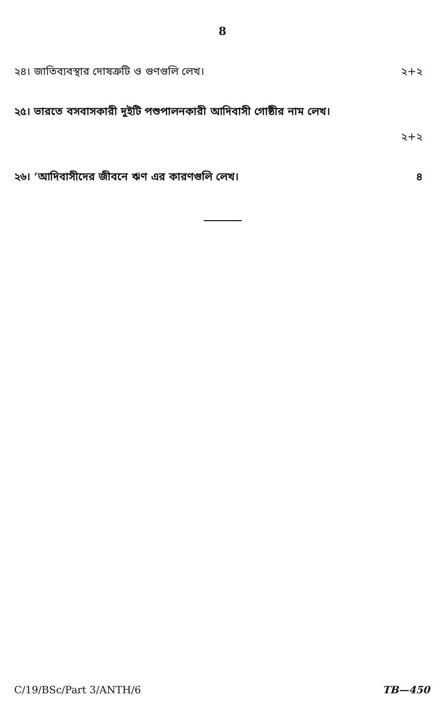8
২৪। জাতিব্যবস্থার দোষত্রুটি ও গুণগুলি লেখ। ২+২
২৫। ভারতে বসবাসকারী দুইটি পশুপালনকারী আদিবাসী গোষ্ঠীর নাম লেখ।
২+২
২৬। ‘আদিবাসীদের জীবনে ঋণ এর কারণগুলি লেখ। ৪
C/19/BSc/Part 3/ANTH/6 TB—450